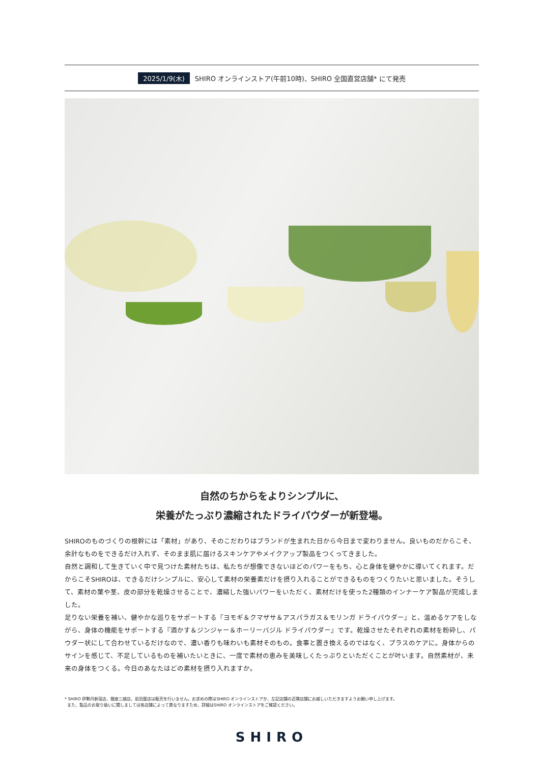2025/1/9(木) SHIRO オンラインストア(午前10時)、SHIRO 全国直営店舗* にて発売
自然のちからをよりシンプルに、
栄養がたっぷり濃縮されたドライパウダーが新登場。
SHIROのものづくりの根幹には「素材」があり、そのこだわりはブランドが生まれた日から今日まで変わりません。良いものだからこそ、余計なものをできるだけ入れず、そのまま肌に届けるスキンケアやメイクアップ製品をつくってきました。
自然と調和して生きていく中で見つけた素材たちは、私たちが想像できないほどのパワーをもち、心と身体を健やかに導いてくれます。だからこそSHIROは、できるだけシンプルに、安心して素材の栄養素だけを摂り入れることができるものをつくりたいと思いました。そうして、素材の葉や茎、皮の部分を乾燥させることで、濃縮した強いパワーをいただく、素材だけを使った2種類のインナーケア製品が完成しました。
足りない栄養を補い、健やかな巡りをサポートする『ヨモギ＆クマザサ＆アスパラガス＆モリンガ ドライパウダー』と、温めるケアをしながら、身体の機能をサポートする『酒かす＆ジンジャー＆ホーリーバジル ドライパウダー』です。乾燥させたそれぞれの素材を粉砕し、パウダー状にして合わせているだけなので、濃い香りも味わいも素材そのもの。食事と置き換えるのではなく、プラスのケアに。身体からのサインを感じて、不足しているものを補いたいときに、一度で素材の恵みを美味しくたっぷりといただくことが叶います。自然素材が、未来の身体をつくる。今日のあなたはどの素材を摂り入れますか。
* SHIRO 伊勢丹新宿店、銀座三越店、岩田屋店は販売を行いません。お求めの際はSHIRO オンラインストアか、左記店舗の近隣店舗にお越しいただきますようお願い申し上げます。
また、製品のお取り扱いに関しましては各店舗によって異なりますため、詳細はSHIRO オンラインストアをご確認ください。
SHIRO